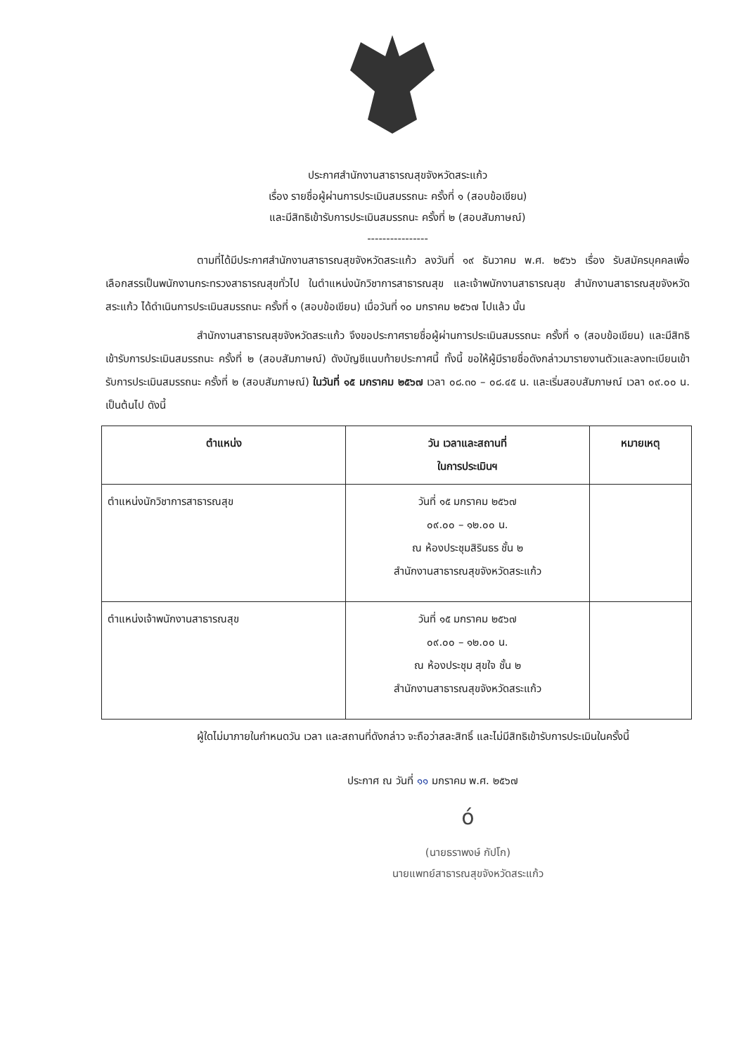ประกาศสำนักงานสาธารณสุขจังหวัดสระแก้ว
เรื่อง รายชื่อผู้ผ่านการประเมินสมรรถนะ ครั้งที่ ๑ (สอบข้อเขียน)
และมีสิทธิเข้ารับการประเมินสมรรถนะ ครั้งที่ ๒ (สอบสัมภาษณ์)
----------------
ตามที่ได้มีประกาศสำนักงานสาธารณสุขจังหวัดสระแก้ว ลงวันที่ ๑๙ ธันวาคม พ.ศ. ๒๕๖๖ เรื่อง รับสมัครบุคคลเพื่อเลือกสรรเป็นพนักงานกระทรวงสาธารณสุขทั่วไป ในตำแหน่งนักวิชาการสาธารณสุข และเจ้าพนักงานสาธารณสุข สำนักงานสาธารณสุขจังหวัดสระแก้ว ได้ดำเนินการประเมินสมรรถนะ ครั้งที่ ๑ (สอบข้อเขียน) เมื่อวันที่ ๑๐ มกราคม ๒๕๖๗ ไปแล้ว นั้น
สำนักงานสาธารณสุขจังหวัดสระแก้ว จึงขอประกาศรายชื่อผู้ผ่านการประเมินสมรรถนะ ครั้งที่ ๑ (สอบข้อเขียน) และมีสิทธิเข้ารับการประเมินสมรรถนะ ครั้งที่ ๒ (สอบสัมภาษณ์) ดังบัญชีแนบท้ายประกาศนี้ ทั้งนี้ ขอให้ผู้มีรายชื่อดังกล่าวมารายงานตัวและลงทะเบียนเข้ารับการประเมินสมรรถนะ ครั้งที่ ๒ (สอบสัมภาษณ์) ในวันที่ ๑๕ มกราคม ๒๕๖๗ เวลา ๐๘.๓๐ – ๐๘.๔๕ น. และเริ่มสอบสัมภาษณ์ เวลา ๐๙.๐๐ น. เป็นต้นไป ดังนี้
| ตำแหน่ง | วัน เวลาและสถานที่ ในการประเมินฯ | หมายเหตุ |
| --- | --- | --- |
| ตำแหน่งนักวิชาการสาธารณสุข | วันที่ ๑๕ มกราคม ๒๕๖๗ ๐๙.๐๐ – ๑๒.๐๐ น. ณ ห้องประชุมสิรินธร ชั้น ๒ สำนักงานสาธารณสุขจังหวัดสระแก้ว | |
| ตำแหน่งเจ้าพนักงานสาธารณสุข | วันที่ ๑๕ มกราคม ๒๕๖๗ ๐๙.๐๐ – ๑๒.๐๐ น. ณ ห้องประชุม สุขใจ ชั้น ๒ สำนักงานสาธารณสุขจังหวัดสระแก้ว | |
ผู้ใดไม่มาภายในกำหนดวัน เวลา และสถานที่ดังกล่าว จะถือว่าสละสิทธิ์ และไม่มีสิทธิเข้ารับการประเมินในครั้งนี้
ประกาศ ณ วันที่ ๑๑ มกราคม พ.ศ. ๒๕๖๗
ó
(นายธราพงษ์ กัปโก)
นายแพทย์สาธารณสุขจังหวัดสระแก้ว